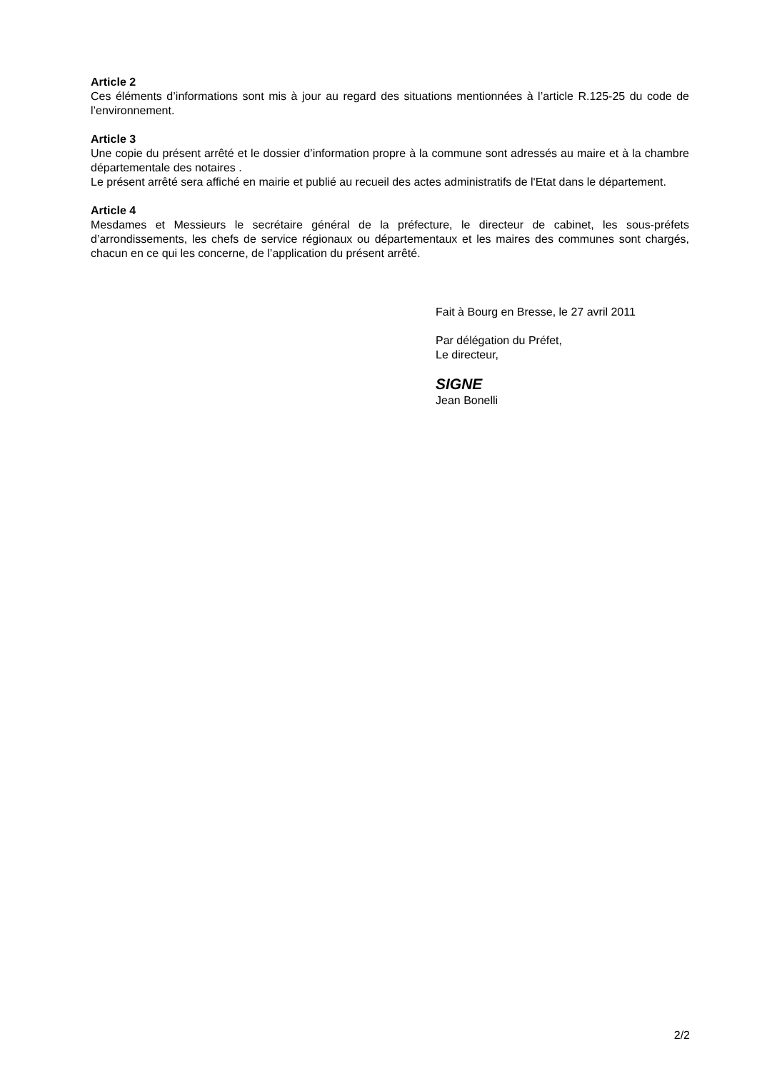Article 2
Ces éléments d’informations sont mis à jour au regard des situations mentionnées à l’article R.125-25 du code de l’environnement.
Article 3
Une copie du présent arrêté et le dossier d’information propre à la commune sont adressés au maire et à la chambre départementale des notaires .
Le présent arrêté sera affiché en mairie et publié au recueil des actes administratifs de l'Etat dans le département.
Article 4
Mesdames et Messieurs le secrétaire général de la préfecture, le directeur de cabinet, les sous-préfets d’arrondissements, les chefs de service régionaux ou départementaux et les maires des communes sont chargés, chacun en ce qui les concerne, de l’application du présent arrêté.
Fait à Bourg en Bresse, le 27 avril 2011
Par délégation du Préfet,
Le directeur,
SIGNE
Jean Bonelli
2/2